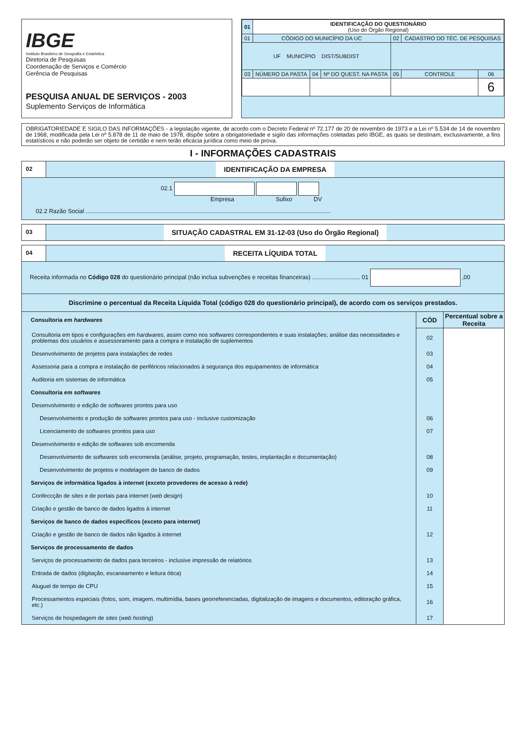IBGE
Instituto Brasileiro de Geografia e Estatística
Diretoria de Pesquisas
Coordenação de Serviços e Comércio
Gerência de Pesquisas
PESQUISA ANUAL DE SERVIÇOS - 2003
Suplemento Serviços de Informática
| 01 | IDENTIFICAÇÃO DO QUESTIONÁRIO (Uso do Órgão Regional) | | | | | |
| 01 | CÓDIGO DO MUNICÍPIO DA UC | | | 02 | CADASTRO DO TÉC. DE PESQUISAS | |
| UF MUNICÍPIO DIST/SUBDIST | | | | | | |
| 03 | NÚMERO DA PASTA | 04 | Nº DO QUEST. NA PASTA | 05 | CONTROLE | 06 |
| | | | | | | 6 |
OBRIGATORIEDADE E SIGILO DAS INFORMAÇÕES - a legislação vigente, de acordo com o Decreto Federal nº 72.177 de 20 de novembro de 1973 e a Lei nº 5.534 de 14 de novembro de 1968, modificada pela Lei nº 5.878 de 11 de maio de 1978, dispõe sobre a obrigatoriedade e sigilo das informações coletadas pelo IBGE, as quais se destinam, exclusivamente, a fins estatísticos e não poderão ser objeto de certidão e nem terão eficácia jurídica como meio de prova.
I - INFORMAÇÕES CADASTRAIS
02
IDENTIFICAÇÃO DA EMPRESA
02.1
Empresa Sufixo DV
02.2 Razão Social ....................................................................................................................................................
03
SITUAÇÃO CADASTRAL EM 31-12-03 (Uso do Órgão Regional)
04
RECEITA LÍQUIDA TOTAL
Receita informada no Código 028 do questionário principal (não inclua subvenções e receitas financeiras) ............................. 01 ,00
Discrimine o percentual da Receita Líquida Total (código 028 do questionário principal), de acordo com os serviços prestados.
| Consultoria em hardwares | CÓD | Percentual sobre a Receita |
| Consultoria em tipos e configurações em hardwares , assim como nos softwares correspondentes e suas instalações; análise das necessidades e problemas dos usuários e assessoramento para a compra e instalação de suplementos | 02 | |
| Desenvolvimento de projetos para instalações de redes | 03 | |
| Assessoria para a compra e instalação de periféricos relacionados à segurança dos equipamentos de informática | 04 | |
| Auditoria em sistemas de informática | 05 | |
| Consultoria em softwares | | |
| Desenvolvimento e edição de softwares prontos para uso | | |
| Desenvolvimento e produção de softwares prontos para uso - inclusive customização | 06 | |
| Licenciamento de softwares prontos para uso | 07 | |
| Desenvolvimento e edição de softwares sob encomenda | | |
| Desenvolvimento de softwares sob encomenda (análise, projeto, programação, testes, implantação e documentação) | 08 | |
| Desenvolvimento de projetos e modelagem de banco de dados | 09 | |
| Serviços de informática ligados à internet (exceto provedores de acesso à rede) | | |
| Confeccção de sites e de portais para internet ( web design ) | 10 | |
| Criação e gestão de banco de dados ligados à internet | 11 | |
| Serviços de banco de dados específicos (exceto para internet) | | |
| Criação e gestão de banco de dados não ligados à internet | 12 | |
| Serviços de processamento de dados | | |
| Serviços de processamento de dados para terceiros - inclusive impressão de relatórios | 13 | |
| Entrada de dados (digitação, escaneamento e leitura ótica) | 14 | |
| Aluguel de tempo de CPU | 15 | |
| Processamentos especiais (fotos, som, imagem, multimídia, bases georreferenciadas, digitalização de imagens e documentos, editoração gráfica, etc.) | 16 | |
| Serviços de hospedagem de sites ( web hosting ) | 17 | |